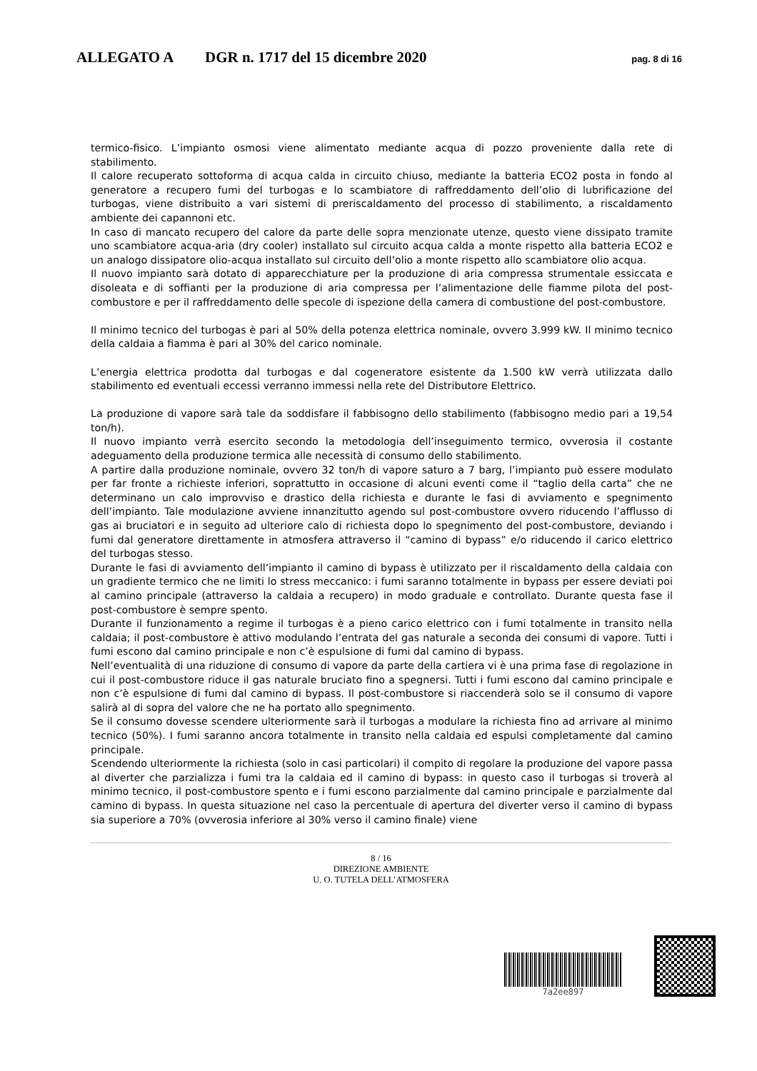ALLEGATO A DGR n. 1717 del 15 dicembre 2020 pag. 8 di 16
termico-fisico. L’impianto osmosi viene alimentato mediante acqua di pozzo proveniente dalla rete di stabilimento.
Il calore recuperato sottoforma di acqua calda in circuito chiuso, mediante la batteria ECO2 posta in fondo al generatore a recupero fumi del turbogas e lo scambiatore di raffreddamento dell’olio di lubrificazione del turbogas, viene distribuito a vari sistemi di preriscaldamento del processo di stabilimento, a riscaldamento ambiente dei capannoni etc.
In caso di mancato recupero del calore da parte delle sopra menzionate utenze, questo viene dissipato tramite uno scambiatore acqua-aria (dry cooler) installato sul circuito acqua calda a monte rispetto alla batteria ECO2 e un analogo dissipatore olio-acqua installato sul circuito dell’olio a monte rispetto allo scambiatore olio acqua.
Il nuovo impianto sarà dotato di apparecchiature per la produzione di aria compressa strumentale essiccata e disoleata e di soffianti per la produzione di aria compressa per l’alimentazione delle fiamme pilota del post-combustore e per il raffreddamento delle specole di ispezione della camera di combustione del post-combustore.
Il minimo tecnico del turbogas è pari al 50% della potenza elettrica nominale, ovvero 3.999 kW. Il minimo tecnico della caldaia a fiamma è pari al 30% del carico nominale.
L’energia elettrica prodotta dal turbogas e dal cogeneratore esistente da 1.500 kW verrà utilizzata dallo stabilimento ed eventuali eccessi verranno immessi nella rete del Distributore Elettrico.
La produzione di vapore sarà tale da soddisfare il fabbisogno dello stabilimento (fabbisogno medio pari a 19,54 ton/h).
Il nuovo impianto verrà esercito secondo la metodologia dell’inseguimento termico, ovverosia il costante adeguamento della produzione termica alle necessità di consumo dello stabilimento.
A partire dalla produzione nominale, ovvero 32 ton/h di vapore saturo a 7 barg, l’impianto può essere modulato per far fronte a richieste inferiori, soprattutto in occasione di alcuni eventi come il “taglio della carta” che ne determinano un calo improvviso e drastico della richiesta e durante le fasi di avviamento e spegnimento dell’impianto. Tale modulazione avviene innanzitutto agendo sul post-combustore ovvero riducendo l’afflusso di gas ai bruciatori e in seguito ad ulteriore calo di richiesta dopo lo spegnimento del post-combustore, deviando i fumi dal generatore direttamente in atmosfera attraverso il “camino di bypass” e/o riducendo il carico elettrico del turbogas stesso.
Durante le fasi di avviamento dell’impianto il camino di bypass è utilizzato per il riscaldamento della caldaia con un gradiente termico che ne limiti lo stress meccanico: i fumi saranno totalmente in bypass per essere deviati poi al camino principale (attraverso la caldaia a recupero) in modo graduale e controllato. Durante questa fase il post-combustore è sempre spento.
Durante il funzionamento a regime il turbogas è a pieno carico elettrico con i fumi totalmente in transito nella caldaia; il post-combustore è attivo modulando l’entrata del gas naturale a seconda dei consumi di vapore. Tutti i fumi escono dal camino principale e non c’è espulsione di fumi dal camino di bypass.
Nell’eventualità di una riduzione di consumo di vapore da parte della cartiera vi è una prima fase di regolazione in cui il post-combustore riduce il gas naturale bruciato fino a spegnersi. Tutti i fumi escono dal camino principale e non c’è espulsione di fumi dal camino di bypass. Il post-combustore si riaccenderà solo se il consumo di vapore salirà al di sopra del valore che ne ha portato allo spegnimento.
Se il consumo dovesse scendere ulteriormente sarà il turbogas a modulare la richiesta fino ad arrivare al minimo tecnico (50%). I fumi saranno ancora totalmente in transito nella caldaia ed espulsi completamente dal camino principale.
Scendendo ulteriormente la richiesta (solo in casi particolari) il compito di regolare la produzione del vapore passa al diverter che parzializza i fumi tra la caldaia ed il camino di bypass: in questo caso il turbogas si troverà al minimo tecnico, il post-combustore spento e i fumi escono parzialmente dal camino principale e parzialmente dal camino di bypass. In questa situazione nel caso la percentuale di apertura del diverter verso il camino di bypass sia superiore a 70% (ovverosia inferiore al 30% verso il camino finale) viene
8 / 16
DIREZIONE AMBIENTE
U. O. TUTELA DELL’ATMOSFERA
7a2ee897